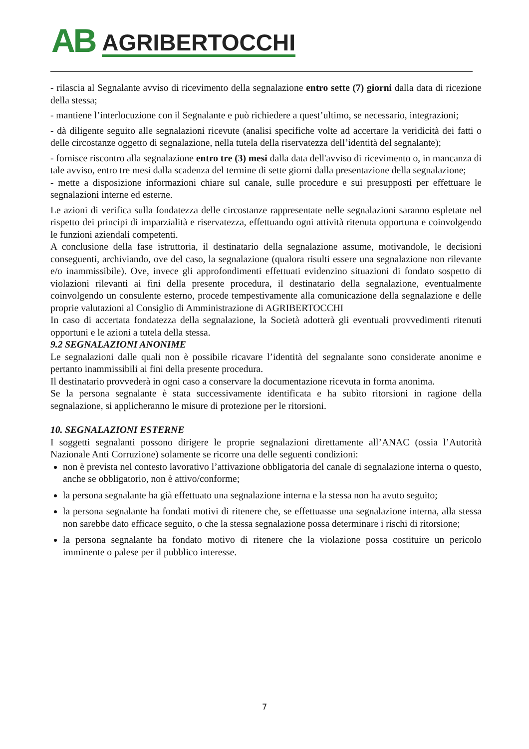AB AGRIBERTOCCHI
- rilascia al Segnalante avviso di ricevimento della segnalazione entro sette (7) giorni dalla data di ricezione della stessa;
- mantiene l’interlocuzione con il Segnalante e può richiedere a quest’ultimo, se necessario, integrazioni;
- dà diligente seguito alle segnalazioni ricevute (analisi specifiche volte ad accertare la veridicità dei fatti o delle circostanze oggetto di segnalazione, nella tutela della riservatezza dell’identità del segnalante);
- fornisce riscontro alla segnalazione entro tre (3) mesi dalla data dell'avviso di ricevimento o, in mancanza di tale avviso, entro tre mesi dalla scadenza del termine di sette giorni dalla presentazione della segnalazione;
- mette a disposizione informazioni chiare sul canale, sulle procedure e sui presupposti per effettuare le segnalazioni interne ed esterne.
Le azioni di verifica sulla fondatezza delle circostanze rappresentate nelle segnalazioni saranno espletate nel rispetto dei principi di imparzialità e riservatezza, effettuando ogni attività ritenuta opportuna e coinvolgendo le funzioni aziendali competenti.
A conclusione della fase istruttoria, il destinatario della segnalazione assume, motivandole, le decisioni conseguenti, archiviando, ove del caso, la segnalazione (qualora risulti essere una segnalazione non rilevante e/o inammissibile). Ove, invece gli approfondimenti effettuati evidenzino situazioni di fondato sospetto di violazioni rilevanti ai fini della presente procedura, il destinatario della segnalazione, eventualmente coinvolgendo un consulente esterno, procede tempestivamente alla comunicazione della segnalazione e delle proprie valutazioni al Consiglio di Amministrazione di AGRIBERTOCCHI
In caso di accertata fondatezza della segnalazione, la Società adotterà gli eventuali provvedimenti ritenuti opportuni e le azioni a tutela della stessa.
9.2 SEGNALAZIONI ANONIME
Le segnalazioni dalle quali non è possibile ricavare l’identità del segnalante sono considerate anonime e pertanto inammissibili ai fini della presente procedura.
Il destinatario provvederà in ogni caso a conservare la documentazione ricevuta in forma anonima.
Se la persona segnalante è stata successivamente identificata e ha subìto ritorsioni in ragione della segnalazione, si applicheranno le misure di protezione per le ritorsioni.
10. SEGNALAZIONI ESTERNE
I soggetti segnalanti possono dirigere le proprie segnalazioni direttamente all’ANAC (ossia l’Autorità Nazionale Anti Corruzione) solamente se ricorre una delle seguenti condizioni:
non è prevista nel contesto lavorativo l’attivazione obbligatoria del canale di segnalazione interna o questo, anche se obbligatorio, non è attivo/conforme;
la persona segnalante ha già effettuato una segnalazione interna e la stessa non ha avuto seguito;
la persona segnalante ha fondati motivi di ritenere che, se effettuasse una segnalazione interna, alla stessa non sarebbe dato efficace seguito, o che la stessa segnalazione possa determinare i rischi di ritorsione;
la persona segnalante ha fondato motivo di ritenere che la violazione possa costituire un pericolo imminente o palese per il pubblico interesse.
7